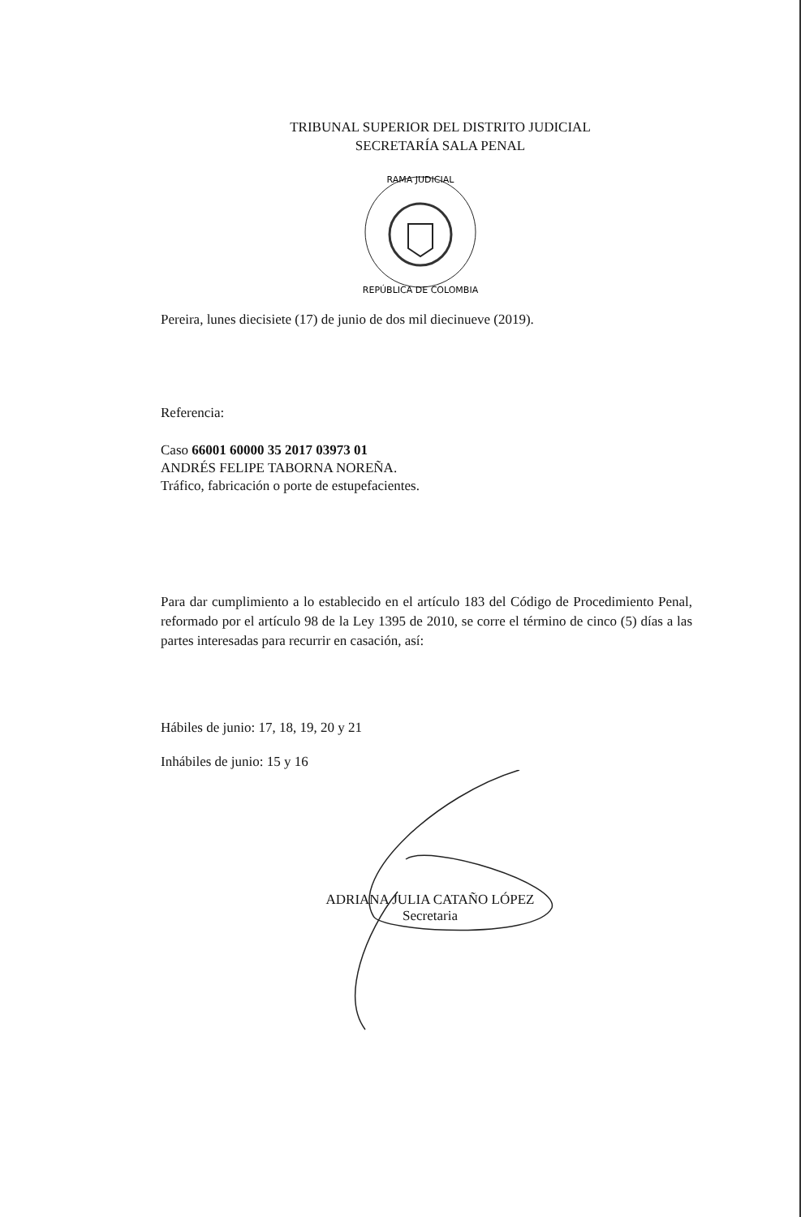TRIBUNAL SUPERIOR DEL DISTRITO JUDICIAL
SECRETARÍA SALA PENAL
RAMA JUDICIAL
REPÚBLICA DE COLOMBIA
Pereira, lunes diecisiete (17) de junio de dos mil diecinueve (2019).
Referencia:
Caso 66001 60000 35 2017 03973 01
ANDRÉS FELIPE TABORNA NOREÑA.
Tráfico, fabricación o porte de estupefacientes.
Para dar cumplimiento a lo establecido en el artículo 183 del Código de Procedimiento Penal, reformado por el artículo 98 de la Ley 1395 de 2010, se corre el término de cinco (5) días a las partes interesadas para recurrir en casación, así:
Hábiles de junio: 17, 18, 19, 20 y 21
Inhábiles de junio: 15 y 16
ADRIANA JULIA CATAÑO LÓPEZ
Secretaria